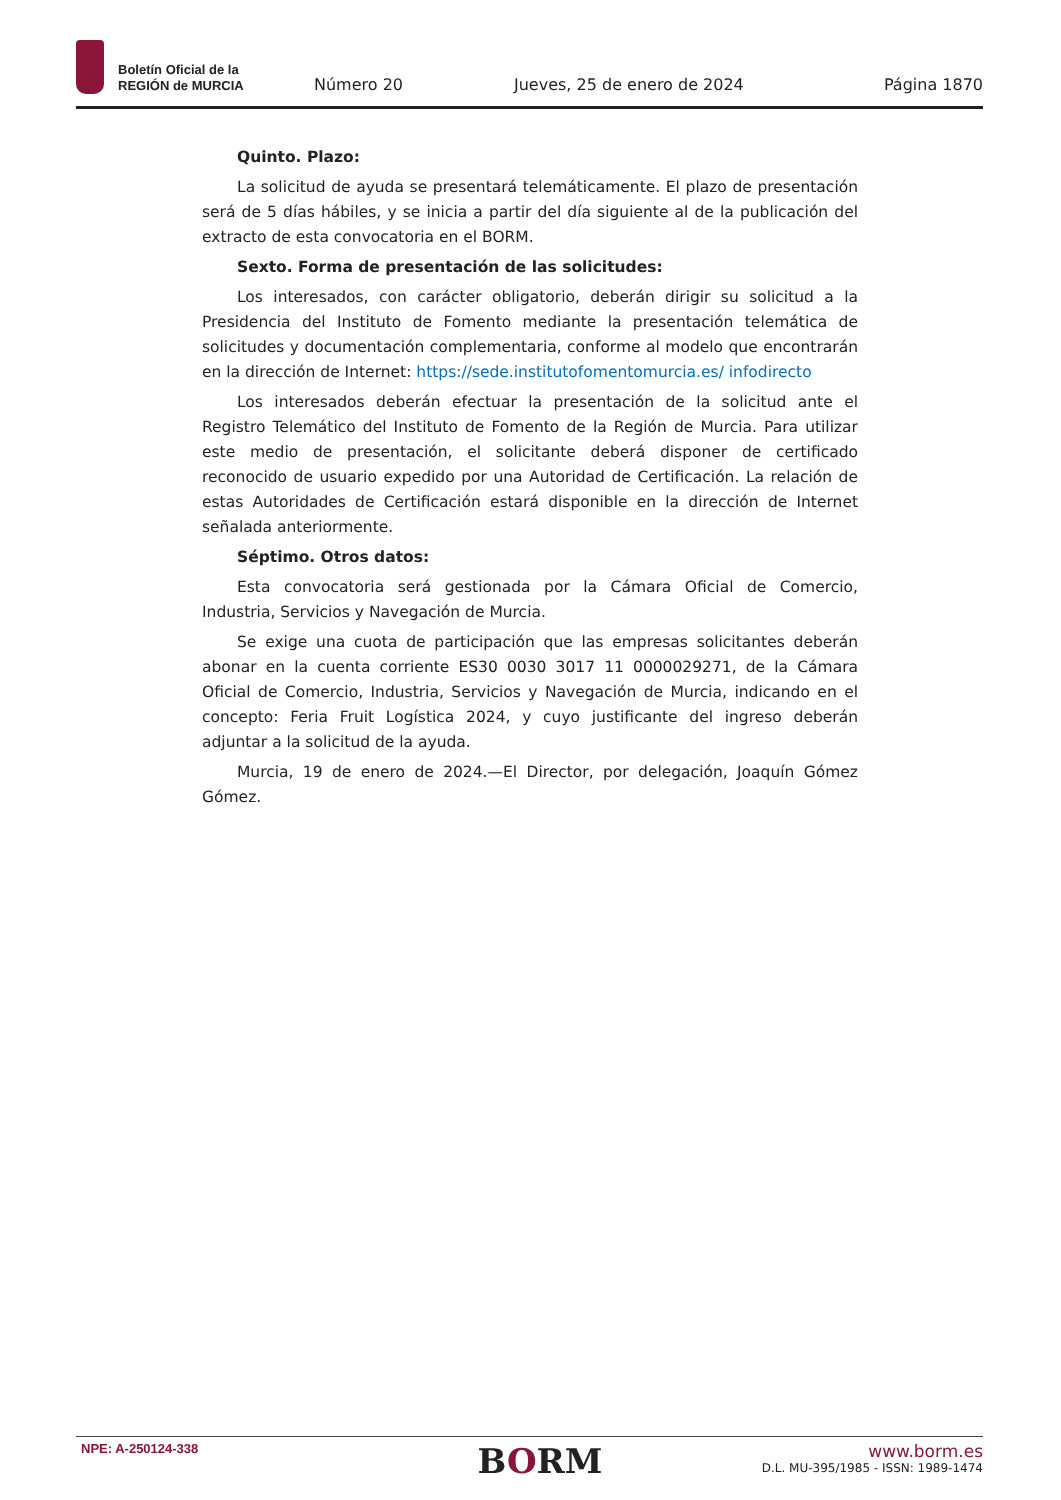Boletín Oficial de la
REGIÓN de MURCIA
Número 20
Jueves, 25 de enero de 2024
Página 1870
Quinto. Plazo:
La solicitud de ayuda se presentará telemáticamente. El plazo de presentación será de 5 días hábiles, y se inicia a partir del día siguiente al de la publicación del extracto de esta convocatoria en el BORM.
Sexto. Forma de presentación de las solicitudes:
Los interesados, con carácter obligatorio, deberán dirigir su solicitud a la Presidencia del Instituto de Fomento mediante la presentación telemática de solicitudes y documentación complementaria, conforme al modelo que encontrarán en la dirección de Internet: https://sede.institutofomentomurcia.es/ infodirecto
Los interesados deberán efectuar la presentación de la solicitud ante el Registro Telemático del Instituto de Fomento de la Región de Murcia. Para utilizar este medio de presentación, el solicitante deberá disponer de certificado reconocido de usuario expedido por una Autoridad de Certificación. La relación de estas Autoridades de Certificación estará disponible en la dirección de Internet señalada anteriormente.
Séptimo. Otros datos:
Esta convocatoria será gestionada por la Cámara Oficial de Comercio, Industria, Servicios y Navegación de Murcia.
Se exige una cuota de participación que las empresas solicitantes deberán abonar en la cuenta corriente ES30 0030 3017 11 0000029271, de la Cámara Oficial de Comercio, Industria, Servicios y Navegación de Murcia, indicando en el concepto: Feria Fruit Logística 2024, y cuyo justificante del ingreso deberán adjuntar a la solicitud de la ayuda.
Murcia, 19 de enero de 2024.—El Director, por delegación, Joaquín Gómez Gómez.
NPE: A-250124-338
BORM
www.borm.es
D.L. MU-395/1985 - ISSN: 1989-1474